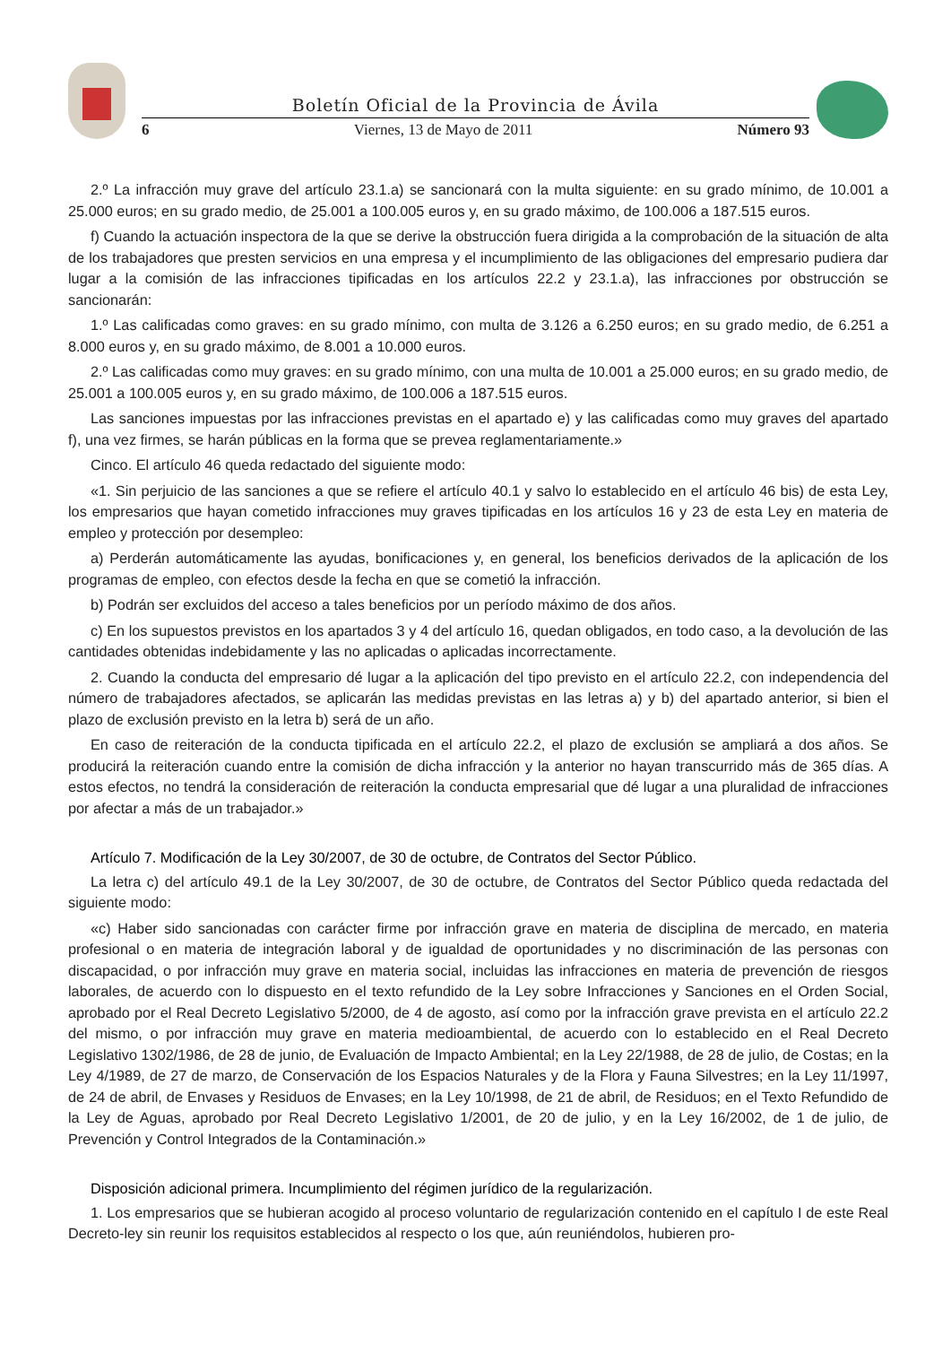Boletín Oficial de la Provincia de Ávila
6 Viernes, 13 de Mayo de 2011 Número 93
2.º La infracción muy grave del artículo 23.1.a) se sancionará con la multa siguiente: en su grado mínimo, de 10.001 a 25.000 euros; en su grado medio, de 25.001 a 100.005 euros y, en su grado máximo, de 100.006 a 187.515 euros.
f) Cuando la actuación inspectora de la que se derive la obstrucción fuera dirigida a la comprobación de la situación de alta de los trabajadores que presten servicios en una empresa y el incumplimiento de las obligaciones del empresario pudiera dar lugar a la comisión de las infracciones tipificadas en los artículos 22.2 y 23.1.a), las infracciones por obstrucción se sancionarán:
1.º Las calificadas como graves: en su grado mínimo, con multa de 3.126 a 6.250 euros; en su grado medio, de 6.251 a 8.000 euros y, en su grado máximo, de 8.001 a 10.000 euros.
2.º Las calificadas como muy graves: en su grado mínimo, con una multa de 10.001 a 25.000 euros; en su grado medio, de 25.001 a 100.005 euros y, en su grado máximo, de 100.006 a 187.515 euros.
Las sanciones impuestas por las infracciones previstas en el apartado e) y las calificadas como muy graves del apartado f), una vez firmes, se harán públicas en la forma que se prevea reglamentariamente.»
Cinco. El artículo 46 queda redactado del siguiente modo:
«1. Sin perjuicio de las sanciones a que se refiere el artículo 40.1 y salvo lo establecido en el artículo 46 bis) de esta Ley, los empresarios que hayan cometido infracciones muy graves tipificadas en los artículos 16 y 23 de esta Ley en materia de empleo y protección por desempleo:
a) Perderán automáticamente las ayudas, bonificaciones y, en general, los beneficios derivados de la aplicación de los programas de empleo, con efectos desde la fecha en que se cometió la infracción.
b) Podrán ser excluidos del acceso a tales beneficios por un período máximo de dos años.
c) En los supuestos previstos en los apartados 3 y 4 del artículo 16, quedan obligados, en todo caso, a la devolución de las cantidades obtenidas indebidamente y las no aplicadas o aplicadas incorrectamente.
2. Cuando la conducta del empresario dé lugar a la aplicación del tipo previsto en el artículo 22.2, con independencia del número de trabajadores afectados, se aplicarán las medidas previstas en las letras a) y b) del apartado anterior, si bien el plazo de exclusión previsto en la letra b) será de un año.
En caso de reiteración de la conducta tipificada en el artículo 22.2, el plazo de exclusión se ampliará a dos años. Se producirá la reiteración cuando entre la comisión de dicha infracción y la anterior no hayan transcurrido más de 365 días. A estos efectos, no tendrá la consideración de reiteración la conducta empresarial que dé lugar a una pluralidad de infracciones por afectar a más de un trabajador.»
Artículo 7. Modificación de la Ley 30/2007, de 30 de octubre, de Contratos del Sector Público.
La letra c) del artículo 49.1 de la Ley 30/2007, de 30 de octubre, de Contratos del Sector Público queda redactada del siguiente modo:
«c) Haber sido sancionadas con carácter firme por infracción grave en materia de disciplina de mercado, en materia profesional o en materia de integración laboral y de igualdad de oportunidades y no discriminación de las personas con discapacidad, o por infracción muy grave en materia social, incluidas las infracciones en materia de prevención de riesgos laborales, de acuerdo con lo dispuesto en el texto refundido de la Ley sobre Infracciones y Sanciones en el Orden Social, aprobado por el Real Decreto Legislativo 5/2000, de 4 de agosto, así como por la infracción grave prevista en el artículo 22.2 del mismo, o por infracción muy grave en materia medioambiental, de acuerdo con lo establecido en el Real Decreto Legislativo 1302/1986, de 28 de junio, de Evaluación de Impacto Ambiental; en la Ley 22/1988, de 28 de julio, de Costas; en la Ley 4/1989, de 27 de marzo, de Conservación de los Espacios Naturales y de la Flora y Fauna Silvestres; en la Ley 11/1997, de 24 de abril, de Envases y Residuos de Envases; en la Ley 10/1998, de 21 de abril, de Residuos; en el Texto Refundido de la Ley de Aguas, aprobado por Real Decreto Legislativo 1/2001, de 20 de julio, y en la Ley 16/2002, de 1 de julio, de Prevención y Control Integrados de la Contaminación.»
Disposición adicional primera. Incumplimiento del régimen jurídico de la regularización.
1. Los empresarios que se hubieran acogido al proceso voluntario de regularización contenido en el capítulo I de este Real Decreto-ley sin reunir los requisitos establecidos al respecto o los que, aún reuniéndolos, hubieren pro-